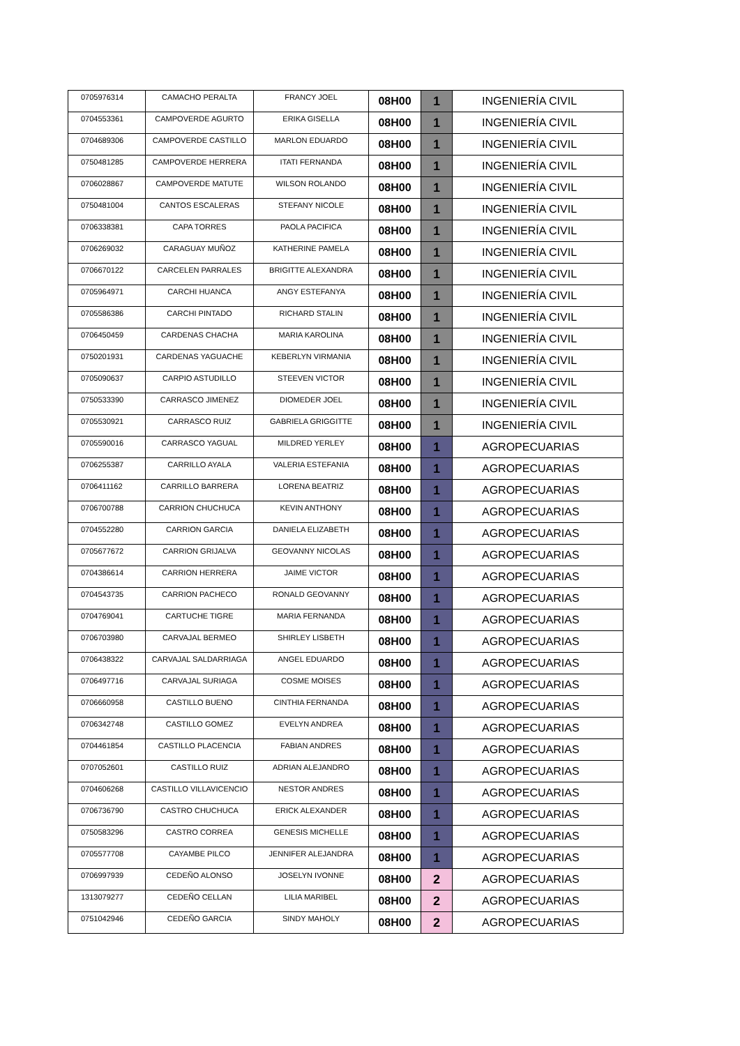| 0705976314 | CAMACHO PERALTA | FRANCY JOEL | 08H00 | 1 | INGENIERÍA CIVIL |
| 0704553361 | CAMPOVERDE AGURTO | ERIKA GISELLA | 08H00 | 1 | INGENIERÍA CIVIL |
| 0704689306 | CAMPOVERDE CASTILLO | MARLON EDUARDO | 08H00 | 1 | INGENIERÍA CIVIL |
| 0750481285 | CAMPOVERDE HERRERA | ITATI FERNANDA | 08H00 | 1 | INGENIERÍA CIVIL |
| 0706028867 | CAMPOVERDE MATUTE | WILSON ROLANDO | 08H00 | 1 | INGENIERÍA CIVIL |
| 0750481004 | CANTOS ESCALERAS | STEFANY NICOLE | 08H00 | 1 | INGENIERÍA CIVIL |
| 0706338381 | CAPA TORRES | PAOLA PACIFICA | 08H00 | 1 | INGENIERÍA CIVIL |
| 0706269032 | CARAGUAY MUÑOZ | KATHERINE PAMELA | 08H00 | 1 | INGENIERÍA CIVIL |
| 0706670122 | CARCELEN PARRALES | BRIGITTE ALEXANDRA | 08H00 | 1 | INGENIERÍA CIVIL |
| 0705964971 | CARCHI HUANCA | ANGY ESTEFANYA | 08H00 | 1 | INGENIERÍA CIVIL |
| 0705586386 | CARCHI PINTADO | RICHARD STALIN | 08H00 | 1 | INGENIERÍA CIVIL |
| 0706450459 | CARDENAS CHACHA | MARIA KAROLINA | 08H00 | 1 | INGENIERÍA CIVIL |
| 0750201931 | CARDENAS YAGUACHE | KEBERLYN VIRMANIA | 08H00 | 1 | INGENIERÍA CIVIL |
| 0705090637 | CARPIO ASTUDILLO | STEEVEN VICTOR | 08H00 | 1 | INGENIERÍA CIVIL |
| 0750533390 | CARRASCO JIMENEZ | DIOMEDER JOEL | 08H00 | 1 | INGENIERÍA CIVIL |
| 0705530921 | CARRASCO RUIZ | GABRIELA GRIGGITTE | 08H00 | 1 | INGENIERÍA CIVIL |
| 0705590016 | CARRASCO YAGUAL | MILDRED YERLEY | 08H00 | 1 | AGROPECUARIAS |
| 0706255387 | CARRILLO AYALA | VALERIA ESTEFANIA | 08H00 | 1 | AGROPECUARIAS |
| 0706411162 | CARRILLO BARRERA | LORENA BEATRIZ | 08H00 | 1 | AGROPECUARIAS |
| 0706700788 | CARRION CHUCHUCA | KEVIN ANTHONY | 08H00 | 1 | AGROPECUARIAS |
| 0704552280 | CARRION GARCIA | DANIELA ELIZABETH | 08H00 | 1 | AGROPECUARIAS |
| 0705677672 | CARRION GRIJALVA | GEOVANNY NICOLAS | 08H00 | 1 | AGROPECUARIAS |
| 0704386614 | CARRION HERRERA | JAIME VICTOR | 08H00 | 1 | AGROPECUARIAS |
| 0704543735 | CARRION PACHECO | RONALD GEOVANNY | 08H00 | 1 | AGROPECUARIAS |
| 0704769041 | CARTUCHE TIGRE | MARIA FERNANDA | 08H00 | 1 | AGROPECUARIAS |
| 0706703980 | CARVAJAL BERMEO | SHIRLEY LISBETH | 08H00 | 1 | AGROPECUARIAS |
| 0706438322 | CARVAJAL SALDARRIAGA | ANGEL EDUARDO | 08H00 | 1 | AGROPECUARIAS |
| 0706497716 | CARVAJAL SURIAGA | COSME MOISES | 08H00 | 1 | AGROPECUARIAS |
| 0706660958 | CASTILLO BUENO | CINTHIA FERNANDA | 08H00 | 1 | AGROPECUARIAS |
| 0706342748 | CASTILLO GOMEZ | EVELYN ANDREA | 08H00 | 1 | AGROPECUARIAS |
| 0704461854 | CASTILLO PLACENCIA | FABIAN ANDRES | 08H00 | 1 | AGROPECUARIAS |
| 0707052601 | CASTILLO RUIZ | ADRIAN ALEJANDRO | 08H00 | 1 | AGROPECUARIAS |
| 0704606268 | CASTILLO VILLAVICENCIO | NESTOR ANDRES | 08H00 | 1 | AGROPECUARIAS |
| 0706736790 | CASTRO CHUCHUCA | ERICK ALEXANDER | 08H00 | 1 | AGROPECUARIAS |
| 0750583296 | CASTRO CORREA | GENESIS MICHELLE | 08H00 | 1 | AGROPECUARIAS |
| 0705577708 | CAYAMBE PILCO | JENNIFER ALEJANDRA | 08H00 | 1 | AGROPECUARIAS |
| 0706997939 | CEDEÑO ALONSO | JOSELYN IVONNE | 08H00 | 2 | AGROPECUARIAS |
| 1313079277 | CEDEÑO CELLAN | LILIA MARIBEL | 08H00 | 2 | AGROPECUARIAS |
| 0751042946 | CEDEÑO GARCIA | SINDY MAHOLY | 08H00 | 2 | AGROPECUARIAS |